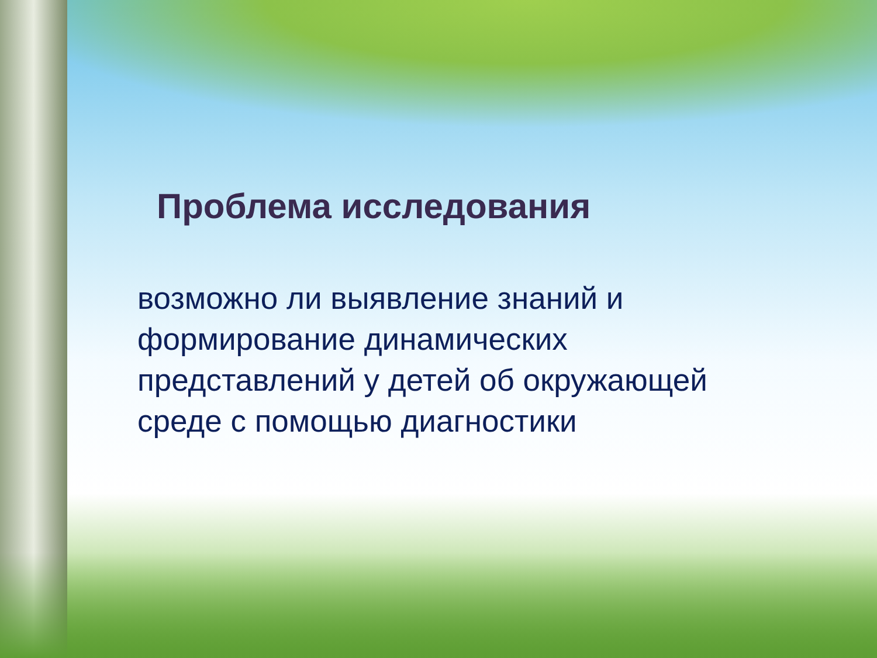Проблема исследования
возможно ли выявление знаний и формирование динамических представлений у детей об окружающей среде с помощью диагностики